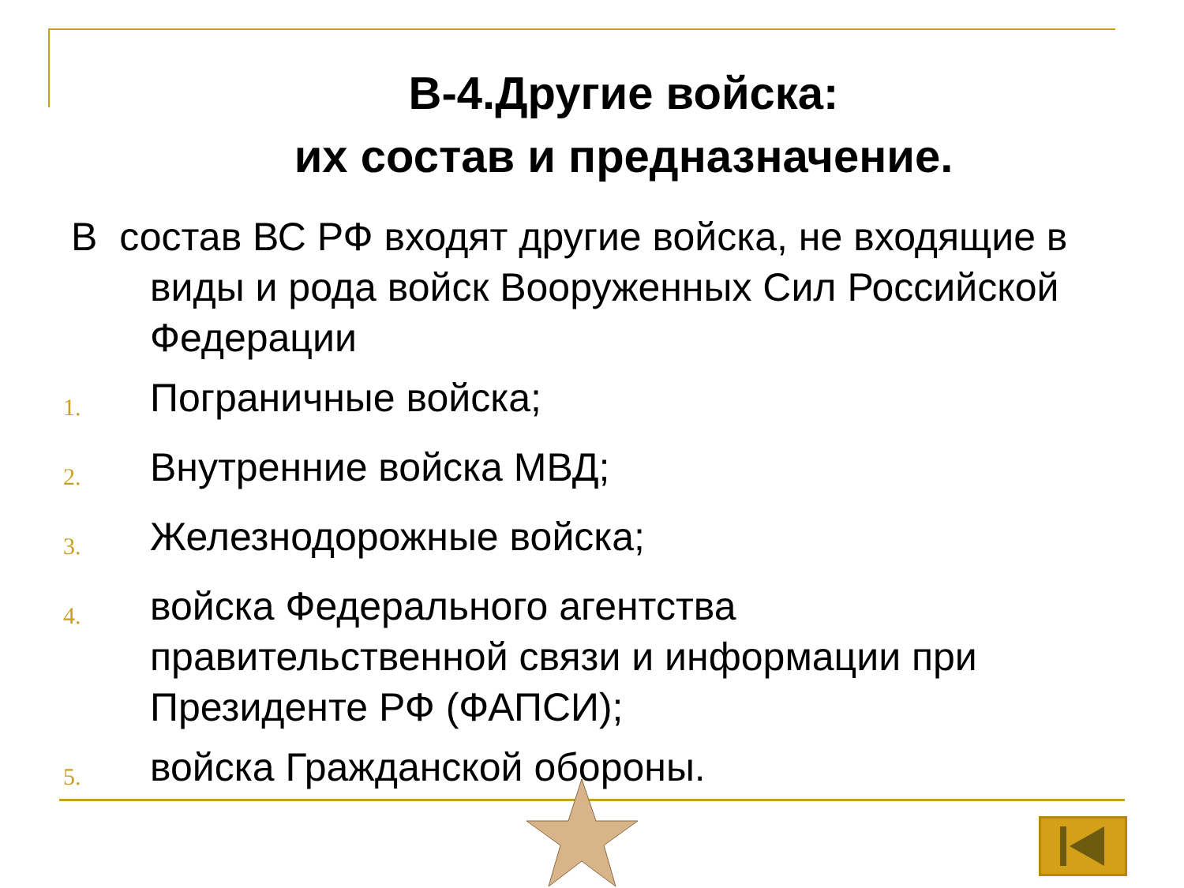В-4.Другие войска:
их состав и предназначение.
В состав ВС РФ входят другие войска, не входящие в виды и рода войск Вооруженных Сил Российской Федерации
1.
Пограничные войска;
2.
Внутренние войска МВД;
3.
Железнодорожные войска;
4.
войска Федерального агентства правительственной связи и информации при Президенте РФ (ФАПСИ);
5.
войска Гражданской обороны.